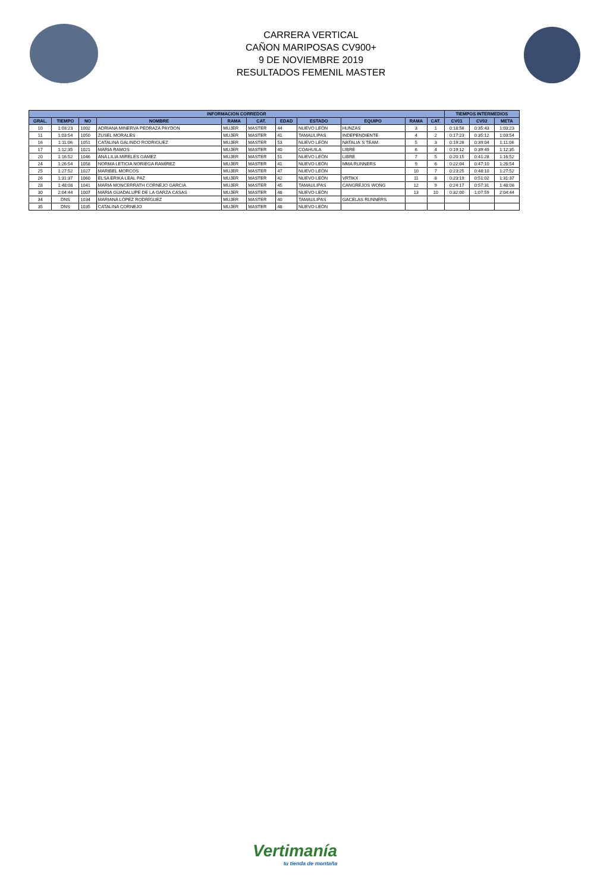CARRERA VERTICAL
CAÑON MARIPOSAS CV900+
9 DE NOVIEMBRE 2019
RESULTADOS FEMENIL MASTER
| INFORMACION CORREDOR | | | | | | | | | | | TIEMPOS INTERMEDIOS | | |
| --- | --- | --- | --- | --- | --- | --- | --- | --- | --- | --- | --- | --- | --- |
| GRAL. | TIEMPO | NO | NOMBRE | RAMA | CAT. | EDAD | ESTADO | EQUIPO | RAMA | CAT. | CV01 | CV02 | META |
| 10 | 1:03:23 | 1002 | ADRIANA MINERVA PEDRAZA PAYDON | MUJER | MASTER | 44 | NUEVO LEÓN | HUNZAS | 3 | 1 | 0:18:56 | 0:35:43 | 1:03:23 |
| 11 | 1:03:54 | 1050 | ZUSEL MORALES | MUJER | MASTER | 41 | TAMAULIPAS | INDEPENDIENTE | 4 | 2 | 0:17:23 | 0:35:12 | 1:03:54 |
| 16 | 1:11:06 | 1051 | CATALINA GALINDO RODRIGUEZ | MUJER | MASTER | 53 | NUEVO LEÓN | NATALIA´S TEAM. | 5 | 3 | 0:19:26 | 0:39:04 | 1:11:06 |
| 17 | 1:12:35 | 1021 | MARIA RAMOS | MUJER | MASTER | 40 | COAHUILA | LIBRE | 6 | 4 | 0:19:12 | 0:39:49 | 1:12:35 |
| 20 | 1:16:52 | 1046 | ANA LILIA MIRELES GAMEZ | MUJER | MASTER | 51 | NUEVO LEÓN | LIBRE | 7 | 5 | 0:20:15 | 0:41:28 | 1:16:52 |
| 24 | 1:26:54 | 1058 | NORMA LETICIA NORIEGA RAMÍREZ | MUJER | MASTER | 41 | NUEVO LEÓN | MMA RUNNERS | 9 | 6 | 0:22:04 | 0:47:10 | 1:26:54 |
| 25 | 1:27:52 | 1027 | MARIBEL MORCOS | MUJER | MASTER | 47 | NUEVO LEÓN | | 10 | 7 | 0:23:25 | 0:48:10 | 1:27:52 |
| 26 | 1:31:37 | 1060 | ELSA ERIKA LEAL PAZ | MUJER | MASTER | 42 | NUEVO LEÓN | VRTIKX | 11 | 8 | 0:23:19 | 0:51:02 | 1:31:37 |
| 28 | 1:48:08 | 1041 | MARIA MONCERRATH CORNEJO GARCIA | MUJER | MASTER | 45 | TAMAULIPAS | CANGREJOS WONG | 12 | 9 | 0:24:17 | 0:57:31 | 1:48:08 |
| 30 | 2:04:44 | 1007 | MARIA GUADALUPE DE LA GARZA CASAS | MUJER | MASTER | 48 | NUEVO LEÓN | | 13 | 10 | 0:32:00 | 1:07:59 | 2:04:44 |
| 34 | DNS | 1034 | MARIANA LÓPEZ RODRÍGUEZ | MUJER | MASTER | 40 | TAMAULIPAS | GACELAS RUNNERS | | | | | |
| 35 | DNS | 1035 | CATALINA CORNEJO | MUJER | MASTER | 48 | NUEVO LEÓN | | | | | | |
Vertimanía
tu tienda de montaña